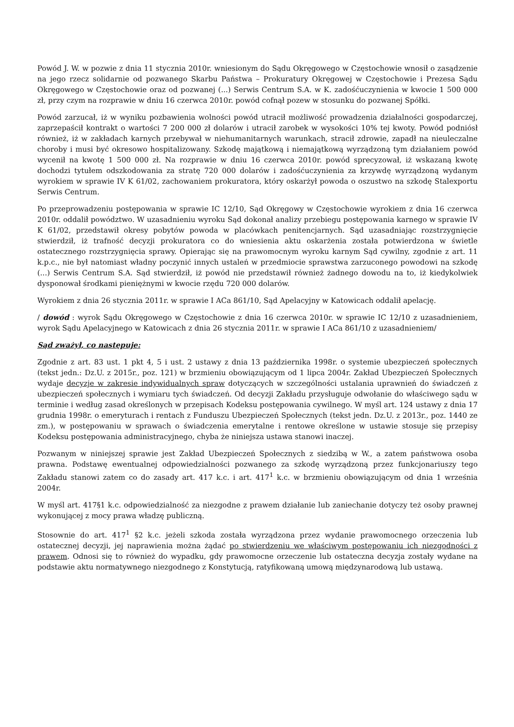Powód J. W. w pozwie z dnia 11 stycznia 2010r. wniesionym do Sądu Okręgowego w Częstochowie wnosił o zasądzenie na jego rzecz solidarnie od pozwanego Skarbu Państwa – Prokuratury Okręgowej w Częstochowie i Prezesa Sądu Okręgowego w Częstochowie oraz od pozwanej (...) Serwis Centrum S.A. w K. zadośćuczynienia w kwocie 1 500 000 zł, przy czym na rozprawie w dniu 16 czerwca 2010r. powód cofnął pozew w stosunku do pozwanej Spółki.
Powód zarzucał, iż w wyniku pozbawienia wolności powód utracił możliwość prowadzenia działalności gospodarczej, zaprzepaścił kontrakt o wartości 7 200 000 zł dolarów i utracił zarobek w wysokości 10% tej kwoty. Powód podniósł również, iż w zakładach karnych przebywał w niehumanitarnych warunkach, stracił zdrowie, zapadł na nieuleczalne choroby i musi być okresowo hospitalizowany. Szkodę majątkową i niemajątkową wyrządzoną tym działaniem powód wycenił na kwotę 1 500 000 zł. Na rozprawie w dniu 16 czerwca 2010r. powód sprecyzował, iż wskazaną kwotę dochodzi tytułem odszkodowania za stratę 720 000 dolarów i zadośćuczynienia za krzywdę wyrządzoną wydanym wyrokiem w sprawie IV K 61/02, zachowaniem prokuratora, który oskarżył powoda o oszustwo na szkodę Stalexportu Serwis Centrum.
Po przeprowadzeniu postępowania w sprawie IC 12/10, Sąd Okręgowy w Częstochowie wyrokiem z dnia 16 czerwca 2010r. oddalił powództwo. W uzasadnieniu wyroku Sąd dokonał analizy przebiegu postępowania karnego w sprawie IV K 61/02, przedstawił okresy pobytów powoda w placówkach penitencjarnych. Sąd uzasadniając rozstrzygnięcie stwierdził, iż trafność decyzji prokuratora co do wniesienia aktu oskarżenia została potwierdzona w świetle ostatecznego rozstrzygnięcia sprawy. Opierając się na prawomocnym wyroku karnym Sąd cywilny, zgodnie z art. 11 k.p.c., nie był natomiast władny poczynić innych ustaleń w przedmiocie sprawstwa zarzuconego powodowi na szkodę (...) Serwis Centrum S.A. Sąd stwierdził, iż powód nie przedstawił również żadnego dowodu na to, iż kiedykolwiek dysponował środkami pieniężnymi w kwocie rzędu 720 000 dolarów.
Wyrokiem z dnia 26 stycznia 2011r. w sprawie I ACa 861/10, Sąd Apelacyjny w Katowicach oddalił apelację.
/ dowód : wyrok Sądu Okręgowego w Częstochowie z dnia 16 czerwca 2010r. w sprawie IC 12/10 z uzasadnieniem, wyrok Sądu Apelacyjnego w Katowicach z dnia 26 stycznia 2011r. w sprawie I ACa 861/10 z uzasadnieniem/
Sąd zważył, co następuje:
Zgodnie z art. 83 ust. 1 pkt 4, 5 i ust. 2 ustawy z dnia 13 października 1998r. o systemie ubezpieczeń społecznych (tekst jedn.: Dz.U. z 2015r., poz. 121) w brzmieniu obowiązującym od 1 lipca 2004r. Zakład Ubezpieczeń Społecznych wydaje decyzje w zakresie indywidualnych spraw dotyczących w szczególności ustalania uprawnień do świadczeń z ubezpieczeń społecznych i wymiaru tych świadczeń. Od decyzji Zakładu przysługuje odwołanie do właściwego sądu w terminie i według zasad określonych w przepisach Kodeksu postępowania cywilnego. W myśl art. 124 ustawy z dnia 17 grudnia 1998r. o emeryturach i rentach z Funduszu Ubezpieczeń Społecznych (tekst jedn. Dz.U. z 2013r., poz. 1440 ze zm.), w postępowaniu w sprawach o świadczenia emerytalne i rentowe określone w ustawie stosuje się przepisy Kodeksu postępowania administracyjnego, chyba że niniejsza ustawa stanowi inaczej.
Pozwanym w niniejszej sprawie jest Zakład Ubezpieczeń Społecznych z siedzibą w W., a zatem państwowa osoba prawna. Podstawę ewentualnej odpowiedzialności pozwanego za szkodę wyrządzoną przez funkcjonariuszy tego Zakładu stanowi zatem co do zasady art. 417 k.c. i art. 417<sup>1</sup> k.c. w brzmieniu obowiązującym od dnia 1 września 2004r.
W myśl art. 417§1 k.c. odpowiedzialność za niezgodne z prawem działanie lub zaniechanie dotyczy też osoby prawnej wykonującej z mocy prawa władzę publiczną.
Stosownie do art. 417<sup>1</sup> §2 k.c. jeżeli szkoda została wyrządzona przez wydanie prawomocnego orzeczenia lub ostatecznej decyzji, jej naprawienia można żądać po stwierdzeniu we właściwym postępowaniu ich niezgodności z prawem. Odnosi się to również do wypadku, gdy prawomocne orzeczenie lub ostateczna decyzja zostały wydane na podstawie aktu normatywnego niezgodnego z Konstytucją, ratyfikowaną umową międzynarodową lub ustawą.